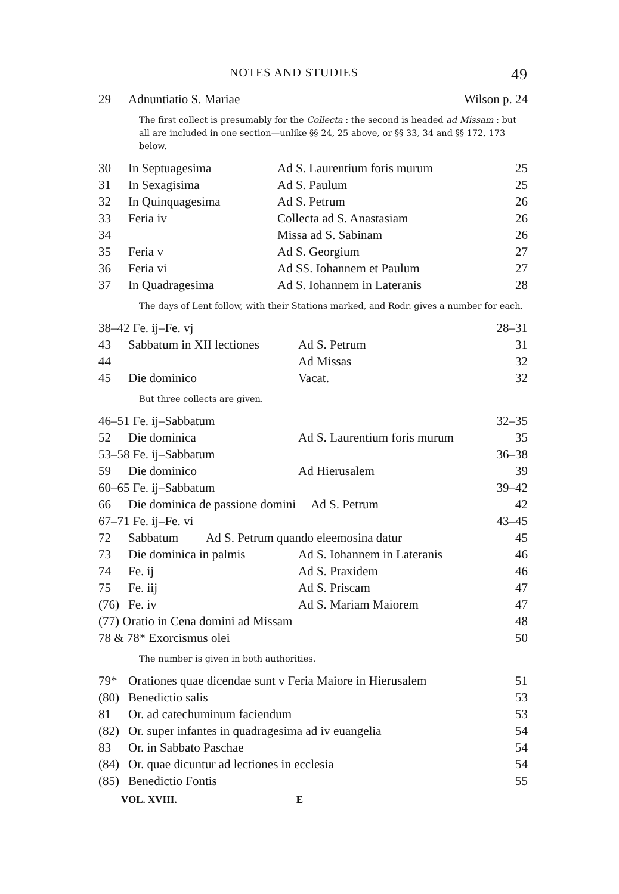NOTES AND STUDIES 49
| 29 | Adnuntiatio S. Mariae | Wilson p. 24 |
The first collect is presumably for the Collecta : the second is headed ad Missam : but all are included in one section—unlike §§ 24, 25 above, or §§ 33, 34 and §§ 172, 173 below.
| 30 | In Septuagesima | Ad S. Laurentium foris murum | 25 |
| 31 | In Sexagisima | Ad S. Paulum | 25 |
| 32 | In Quinquagesima | Ad S. Petrum | 26 |
| 33 | Feria iv | Collecta ad S. Anastasiam | 26 |
| 34 | | Missa ad S. Sabinam | 26 |
| 35 | Feria v | Ad S. Georgium | 27 |
| 36 | Feria vi | Ad SS. Iohannem et Paulum | 27 |
| 37 | In Quadragesima | Ad S. Iohannem in Lateranis | 28 |
The days of Lent follow, with their Stations marked, and Rodr. gives a number for each.
| 38–42 Fe. ij–Fe. vj | | | 28–31 |
| 43 | Sabbatum in XII lectiones | Ad S. Petrum | 31 |
| 44 | | Ad Missas | 32 |
| 45 | Die dominico | Vacat. | 32 |
But three collects are given.
| 46–51 Fe. ij–Sabbatum | | | 32–35 |
| 52 | Die dominica | Ad S. Laurentium foris murum | 35 |
| 53–58 Fe. ij–Sabbatum | | | 36–38 |
| 59 | Die dominico | Ad Hierusalem | 39 |
| 60–65 Fe. ij–Sabbatum | | | 39–42 |
| 66 | Die dominica de passione domini Ad S. Petrum | | 42 |
| 67–71 Fe. ij–Fe. vi | | | 43–45 |
| 72 | Sabbatum Ad S. Petrum quando eleemosina datur | | 45 |
| 73 | Die dominica in palmis | Ad S. Iohannem in Lateranis | 46 |
| 74 | Fe. ij | Ad S. Praxidem | 46 |
| 75 | Fe. iij | Ad S. Priscam | 47 |
| (76) | Fe. iv | Ad S. Mariam Maiorem | 47 |
| (77) Oratio in Cena domini ad Missam | | | 48 |
| 78 & 78* Exorcismus olei | | | 50 |
The number is given in both authorities.
| 79* | Orationes quae dicendae sunt v Feria Maiore in Hierusalem | 51 |
| (80) | Benedictio salis | 53 |
| 81 | Or. ad catechuminum faciendum | 53 |
| (82) | Or. super infantes in quadragesima ad iv euangelia | 54 |
| 83 | Or. in Sabbato Paschae | 54 |
| (84) | Or. quae dicuntur ad lectiones in ecclesia | 54 |
| (85) | Benedictio Fontis | 55 |
VOL. XVIII. E